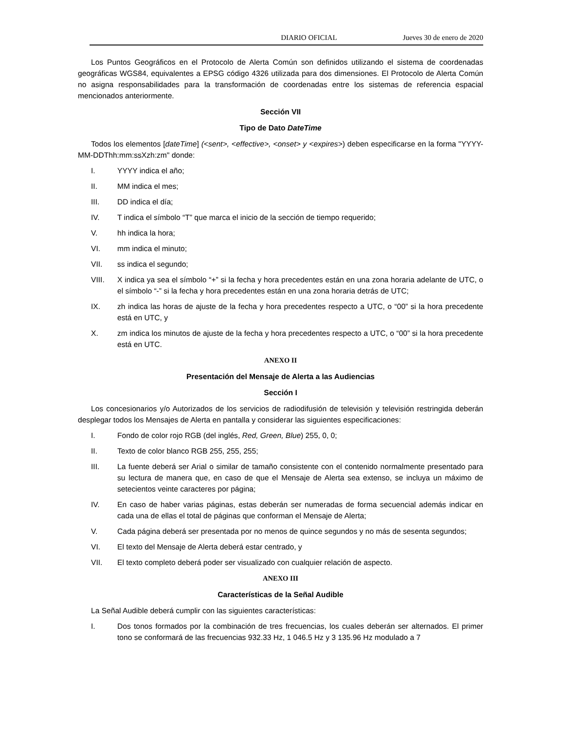DIARIO OFICIAL Jueves 30 de enero de 2020
Los Puntos Geográficos en el Protocolo de Alerta Común son definidos utilizando el sistema de coordenadas geográficas WGS84, equivalentes a EPSG código 4326 utilizada para dos dimensiones. El Protocolo de Alerta Común no asigna responsabilidades para la transformación de coordenadas entre los sistemas de referencia espacial mencionados anteriormente.
Sección VII
Tipo de Dato DateTime
Todos los elementos [dateTime] (<sent>, <effective>, <onset> y <expires>) deben especificarse en la forma "YYYY-MM-DDThh:mm:ssXzh:zm" donde:
I. YYYY indica el año;
II. MM indica el mes;
III. DD indica el día;
IV. T indica el símbolo “T” que marca el inicio de la sección de tiempo requerido;
V. hh indica la hora;
VI. mm indica el minuto;
VII. ss indica el segundo;
VIII. X indica ya sea el símbolo “+” si la fecha y hora precedentes están en una zona horaria adelante de UTC, o el símbolo “-” si la fecha y hora precedentes están en una zona horaria detrás de UTC;
IX. zh indica las horas de ajuste de la fecha y hora precedentes respecto a UTC, o “00” si la hora precedente está en UTC, y
X. zm indica los minutos de ajuste de la fecha y hora precedentes respecto a UTC, o “00” si la hora precedente está en UTC.
ANEXO II
Presentación del Mensaje de Alerta a las Audiencias
Sección I
Los concesionarios y/o Autorizados de los servicios de radiodifusión de televisión y televisión restringida deberán desplegar todos los Mensajes de Alerta en pantalla y considerar las siguientes especificaciones:
I. Fondo de color rojo RGB (del inglés, Red, Green, Blue) 255, 0, 0;
II. Texto de color blanco RGB 255, 255, 255;
III. La fuente deberá ser Arial o similar de tamaño consistente con el contenido normalmente presentado para su lectura de manera que, en caso de que el Mensaje de Alerta sea extenso, se incluya un máximo de setecientos veinte caracteres por página;
IV. En caso de haber varias páginas, estas deberán ser numeradas de forma secuencial además indicar en cada una de ellas el total de páginas que conforman el Mensaje de Alerta;
V. Cada página deberá ser presentada por no menos de quince segundos y no más de sesenta segundos;
VI. El texto del Mensaje de Alerta deberá estar centrado, y
VII. El texto completo deberá poder ser visualizado con cualquier relación de aspecto.
ANEXO III
Características de la Señal Audible
La Señal Audible deberá cumplir con las siguientes características:
I. Dos tonos formados por la combinación de tres frecuencias, los cuales deberán ser alternados. El primer tono se conformará de las frecuencias 932.33 Hz, 1 046.5 Hz y 3 135.96 Hz modulado a 7